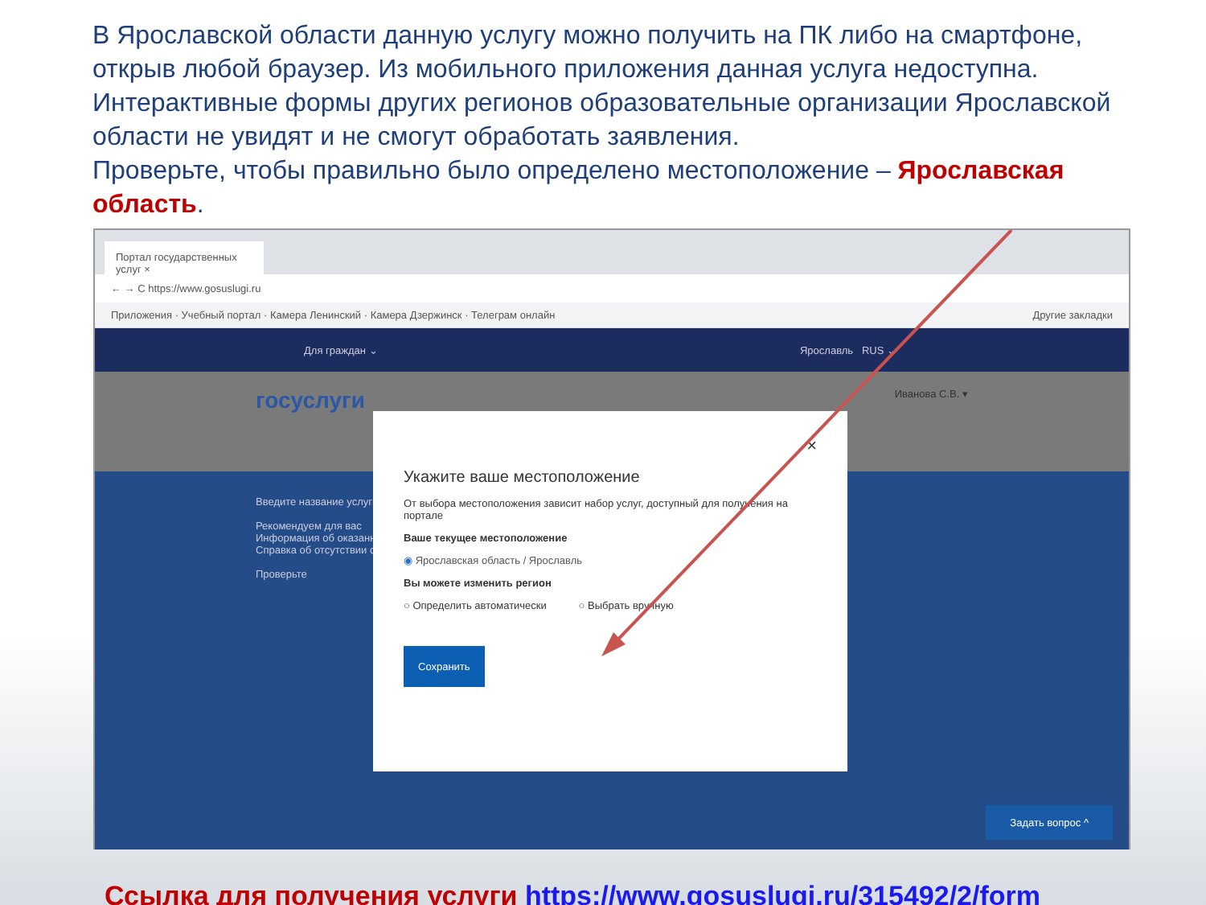В Ярославской области данную услугу можно получить на ПК либо на смартфоне, открыв любой браузер. Из мобильного приложения данная услуга недоступна. Интерактивные формы других регионов образовательные организации Ярославской области не увидят и не смогут обработать заявления.
Проверьте, чтобы правильно было определено местоположение – Ярославская область.
Портал государственных услуг ×
← → C https://www.gosuslugi.ru
Приложения · Учебный портал · Камера Ленинский · Камера Дзержинск · Телеграм онлайн Другие закладки
Для граждан ⌄ Ярославль RUS ⌄
госуслуги Иванова С.В. ▾
Введите название услуги
Рекомендуем для вас
Информация об оказанных услугах
Справка об отсутствии судимости
Проверьте
Задать вопрос ^
×
Укажите ваше местоположение
От выбора местоположения зависит набор услуг, доступный для получения на портале
Ваше текущее местоположение
◉ Ярославская область / Ярославль
Вы можете изменить регион
○ Определить автоматически ○ Выбрать вручную
Сохранить
Ссылка для получения услуги https://www.gosuslugi.ru/315492/2/form